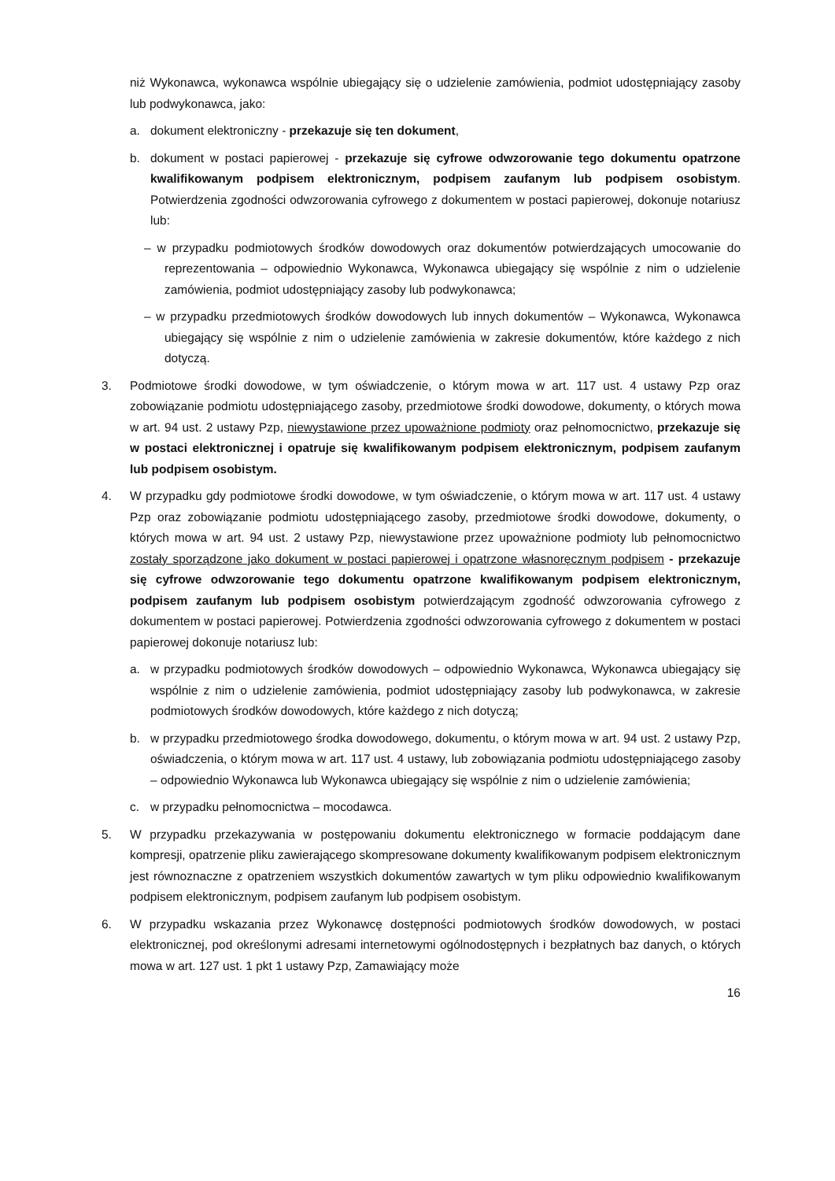niż Wykonawca, wykonawca wspólnie ubiegający się o udzielenie zamówienia, podmiot udostępniający zasoby lub podwykonawca, jako:
a. dokument elektroniczny - przekazuje się ten dokument,
b. dokument w postaci papierowej - przekazuje się cyfrowe odwzorowanie tego dokumentu opatrzone kwalifikowanym podpisem elektronicznym, podpisem zaufanym lub podpisem osobistym. Potwierdzenia zgodności odwzorowania cyfrowego z dokumentem w postaci papierowej, dokonuje notariusz lub:
– w przypadku podmiotowych środków dowodowych oraz dokumentów potwierdzających umocowanie do reprezentowania – odpowiednio Wykonawca, Wykonawca ubiegający się wspólnie z nim o udzielenie zamówienia, podmiot udostępniający zasoby lub podwykonawca;
– w przypadku przedmiotowych środków dowodowych lub innych dokumentów – Wykonawca, Wykonawca ubiegający się wspólnie z nim o udzielenie zamówienia w zakresie dokumentów, które każdego z nich dotyczą.
3. Podmiotowe środki dowodowe, w tym oświadczenie, o którym mowa w art. 117 ust. 4 ustawy Pzp oraz zobowiązanie podmiotu udostępniającego zasoby, przedmiotowe środki dowodowe, dokumenty, o których mowa w art. 94 ust. 2 ustawy Pzp, niewystawione przez upoważnione podmioty oraz pełnomocnictwo, przekazuje się w postaci elektronicznej i opatruje się kwalifikowanym podpisem elektronicznym, podpisem zaufanym lub podpisem osobistym.
4. W przypadku gdy podmiotowe środki dowodowe, w tym oświadczenie, o którym mowa w art. 117 ust. 4 ustawy Pzp oraz zobowiązanie podmiotu udostępniającego zasoby, przedmiotowe środki dowodowe, dokumenty, o których mowa w art. 94 ust. 2 ustawy Pzp, niewystawione przez upoważnione podmioty lub pełnomocnictwo zostały sporządzone jako dokument w postaci papierowej i opatrzone własnoręcznym podpisem - przekazuje się cyfrowe odwzorowanie tego dokumentu opatrzone kwalifikowanym podpisem elektronicznym, podpisem zaufanym lub podpisem osobistym potwierdzającym zgodność odwzorowania cyfrowego z dokumentem w postaci papierowej. Potwierdzenia zgodności odwzorowania cyfrowego z dokumentem w postaci papierowej dokonuje notariusz lub:
a. w przypadku podmiotowych środków dowodowych – odpowiednio Wykonawca, Wykonawca ubiegający się wspólnie z nim o udzielenie zamówienia, podmiot udostępniający zasoby lub podwykonawca, w zakresie podmiotowych środków dowodowych, które każdego z nich dotyczą;
b. w przypadku przedmiotowego środka dowodowego, dokumentu, o którym mowa w art. 94 ust. 2 ustawy Pzp, oświadczenia, o którym mowa w art. 117 ust. 4 ustawy, lub zobowiązania podmiotu udostępniającego zasoby – odpowiednio Wykonawca lub Wykonawca ubiegający się wspólnie z nim o udzielenie zamówienia;
c. w przypadku pełnomocnictwa – mocodawca.
5. W przypadku przekazywania w postępowaniu dokumentu elektronicznego w formacie poddającym dane kompresji, opatrzenie pliku zawierającego skompresowane dokumenty kwalifikowanym podpisem elektronicznym jest równoznaczne z opatrzeniem wszystkich dokumentów zawartych w tym pliku odpowiednio kwalifikowanym podpisem elektronicznym, podpisem zaufanym lub podpisem osobistym.
6. W przypadku wskazania przez Wykonawcę dostępności podmiotowych środków dowodowych, w postaci elektronicznej, pod określonymi adresami internetowymi ogólnodostępnych i bezpłatnych baz danych, o których mowa w art. 127 ust. 1 pkt 1 ustawy Pzp, Zamawiający może
16